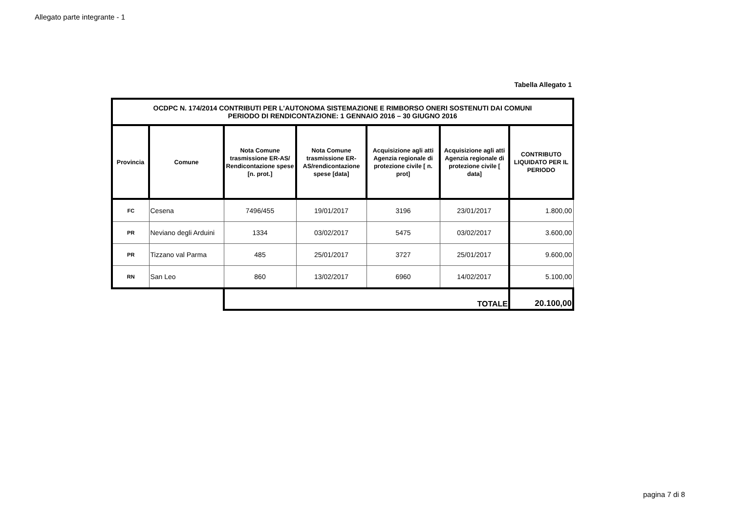Allegato parte integrante - 1
Tabella Allegato 1
| OCDPC N. 174/2014 CONTRIBUTI PER L'AUTONOMA SISTEMAZIONE E RIMBORSO ONERI SOSTENUTI DAI COMUNI PERIODO DI RENDICONTAZIONE: 1 GENNAIO 2016 – 30 GIUGNO 2016 | | | | | | |
| --- | --- | --- | --- | --- | --- | --- |
| Provincia | Comune | Nota Comune trasmissione ER-AS/ Rendicontazione spese [n. prot.] | Nota Comune trasmissione ER-AS/rendicontazione spese [data] | Acquisizione agli atti Agenzia regionale di protezione civile [ n. prot] | Acquisizione agli atti Agenzia regionale di protezione civile [ data] | CONTRIBUTO LIQUIDATO PER IL PERIODO |
| FC | Cesena | 7496/455 | 19/01/2017 | 3196 | 23/01/2017 | 1.800,00 |
| PR | Neviano degli Arduini | 1334 | 03/02/2017 | 5475 | 03/02/2017 | 3.600,00 |
| PR | Tizzano val Parma | 485 | 25/01/2017 | 3727 | 25/01/2017 | 9.600,00 |
| RN | San Leo | 860 | 13/02/2017 | 6960 | 14/02/2017 | 5.100,00 |
| | | TOTALE | | | | 20.100,00 |
pagina 7 di 8